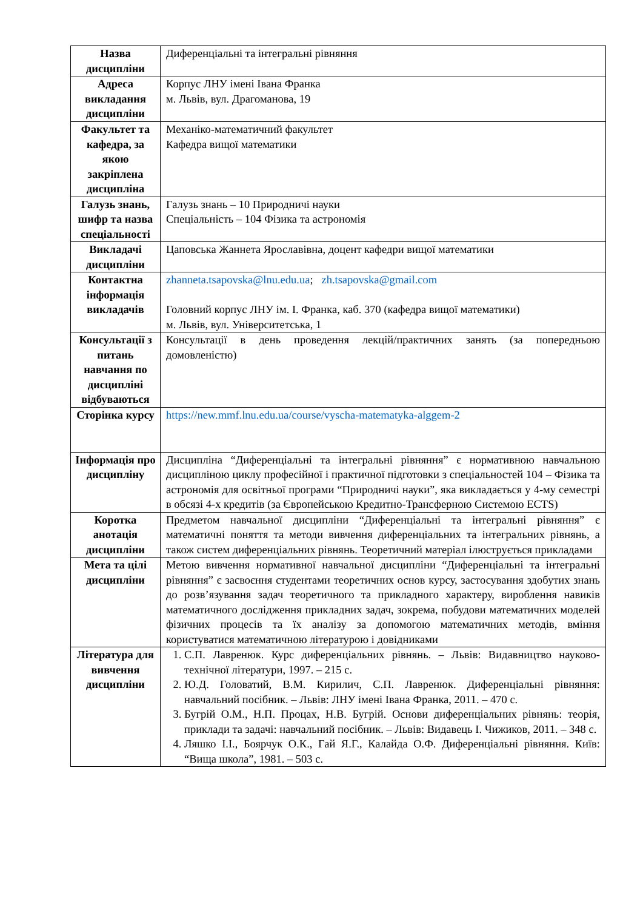| Назва дисципліни | Диференціальні та інтегральні рівняння |
| Адреса викладання дисципліни | Корпус ЛНУ імені Івана Франка м. Львів, вул. Драгоманова, 19 |
| Факультет та кафедра, за якою закріплена дисципліна | Механіко-математичний факультет Кафедра вищої математики |
| Галузь знань, шифр та назва спеціальності | Галузь знань – 10 Природничі науки Спеціальність – 104 Фізика та астрономія |
| Викладачі дисципліни | Цаповська Жаннета Ярославівна, доцент кафедри вищої математики |
| Контактна інформація викладачів | zhanneta.tsapovska@lnu.edu.ua ; zh.tsapovska@gmail.com Головний корпус ЛНУ ім. І. Франка, каб. 370 (кафедра вищої математики) м. Львів, вул. Університетська, 1 |
| Консультації з питань навчання по дисципліні відбуваються | Консультації в день проведення лекцій/практичних занять (за попередньою домовленістю) |
| Сторінка курсу | https://new.mmf.lnu.edu.ua/course/vyscha-matematyka-alggem-2 |
| Інформація про дисципліну | Дисципліна “Диференціальні та інтегральні рівняння” є нормативною навчальною дисципліною циклу професійної і практичної підготовки з спеціальностей 104 – Фізика та астрономія для освітньої програми “Природничі науки”, яка викладається у 4-му семестрі в обсязі 4-х кредитів (за Європейською Кредитно-Трансферною Системою ECTS) |
| Коротка анотація дисципліни | Предметом навчальної дисципліни “Диференціальні та інтегральні рівняння” є математичні поняття та методи вивчення диференціальних та інтегральних рівнянь, а також систем диференціальних рівнянь. Теоретичний матеріал ілюструється прикладами |
| Мета та цілі дисципліни | Метою вивчення нормативної навчальної дисципліни “Диференціальні та інтегральні рівняння” є засвоєння студентами теоретичних основ курсу, застосування здобутих знань до розв’язування задач теоретичного та прикладного характеру, вироблення навиків математичного дослідження прикладних задач, зокрема, побудови математичних моделей фізичних процесів та їх аналізу за допомогою математичних методів, вміння користуватися математичною літературою і довідниками |
| Література для вивчення дисципліни | 1. С.П. Лавренюк. Курс диференціальних рівнянь. – Львів: Видавництво науково-технічної літератури, 1997. – 215 с. 2. Ю.Д. Головатий, В.М. Кирилич, С.П. Лавренюк. Диференціальні рівняння: навчальний посібник. – Львів: ЛНУ імені Івана Франка, 2011. – 470 с. 3. Бугрій О.М., Н.П. Процах, Н.В. Бугрій. Основи диференціальних рівнянь: теорія, приклади та задачі: навчальний посібник. – Львів: Видавець І. Чижиков, 2011. – 348 с. 4. Ляшко І.І., Боярчук О.К., Гай Я.Г., Калайда О.Ф. Диференціальні рівняння. Київ: “Вища школа”, 1981. – 503 с. |